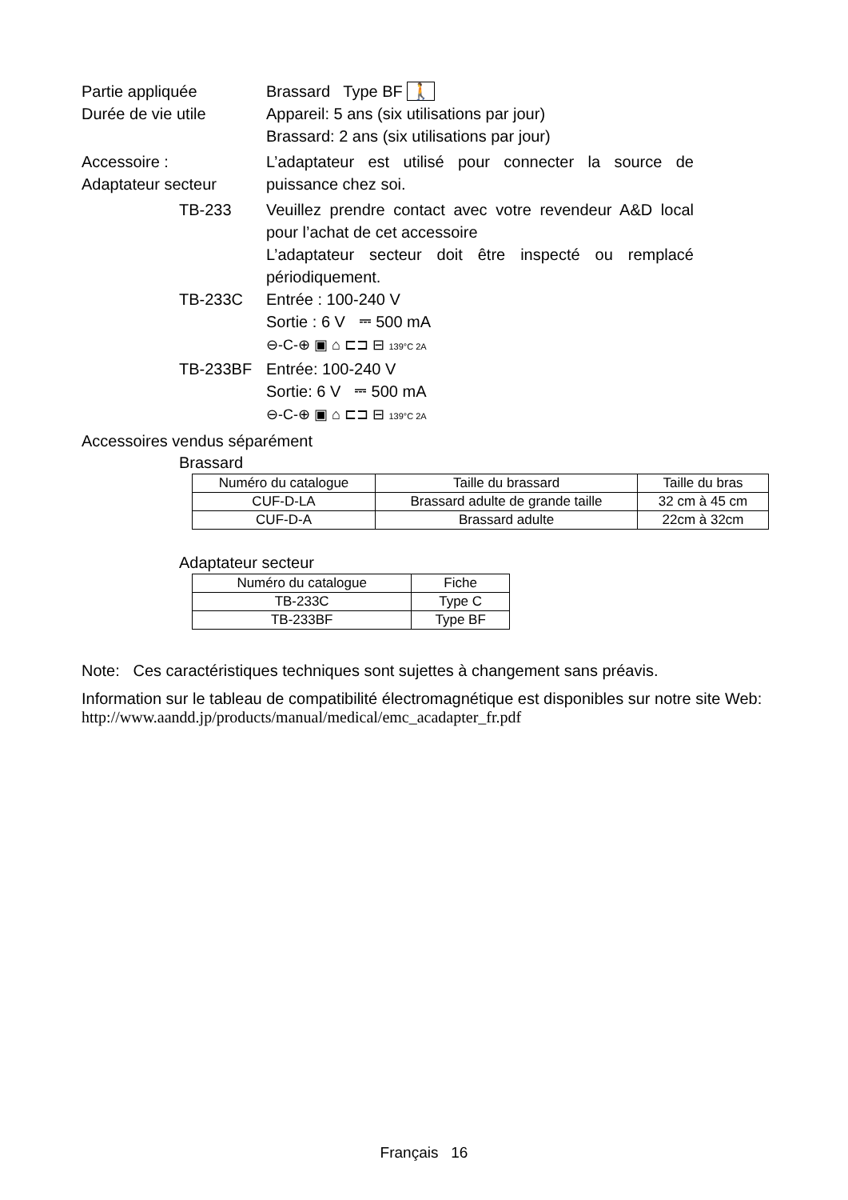Partie appliquée Brassard Type BF 🚶
Durée de vie utile Appareil: 5 ans (six utilisations par jour)
Brassard: 2 ans (six utilisations par jour)
Accessoire :
Adaptateur secteur
L’adaptateur est utilisé pour connecter la source de puissance chez soi.
TB-233 Veuillez prendre contact avec votre revendeur A&D local pour l’achat de cet accessoire
L’adaptateur secteur doit être inspecté ou remplacé périodiquement.
TB-233C Entrée : 100-240 V
Sortie : 6 V ⎓ 500 mA
⊖-C-⊕ ▣ ⌂ ⊏⊐ ⊟ 139°C 2A
TB-233BF Entrée: 100-240 V
Sortie: 6 V ⎓ 500 mA
⊖-C-⊕ ▣ ⌂ ⊏⊐ ⊟ 139°C 2A
Accessoires vendus séparément
Brassard
| Numéro du catalogue | Taille du brassard | Taille du bras |
| --- | --- | --- |
| CUF-D-LA | Brassard adulte de grande taille | 32 cm à 45 cm |
| CUF-D-A | Brassard adulte | 22cm à 32cm |
Adaptateur secteur
| Numéro du catalogue | Fiche |
| --- | --- |
| TB-233C | Type C |
| TB-233BF | Type BF |
Note: Ces caractéristiques techniques sont sujettes à changement sans préavis.
Information sur le tableau de compatibilité électromagnétique est disponibles sur notre site Web: http://www.aandd.jp/products/manual/medical/emc_acadapter_fr.pdf
Français 16